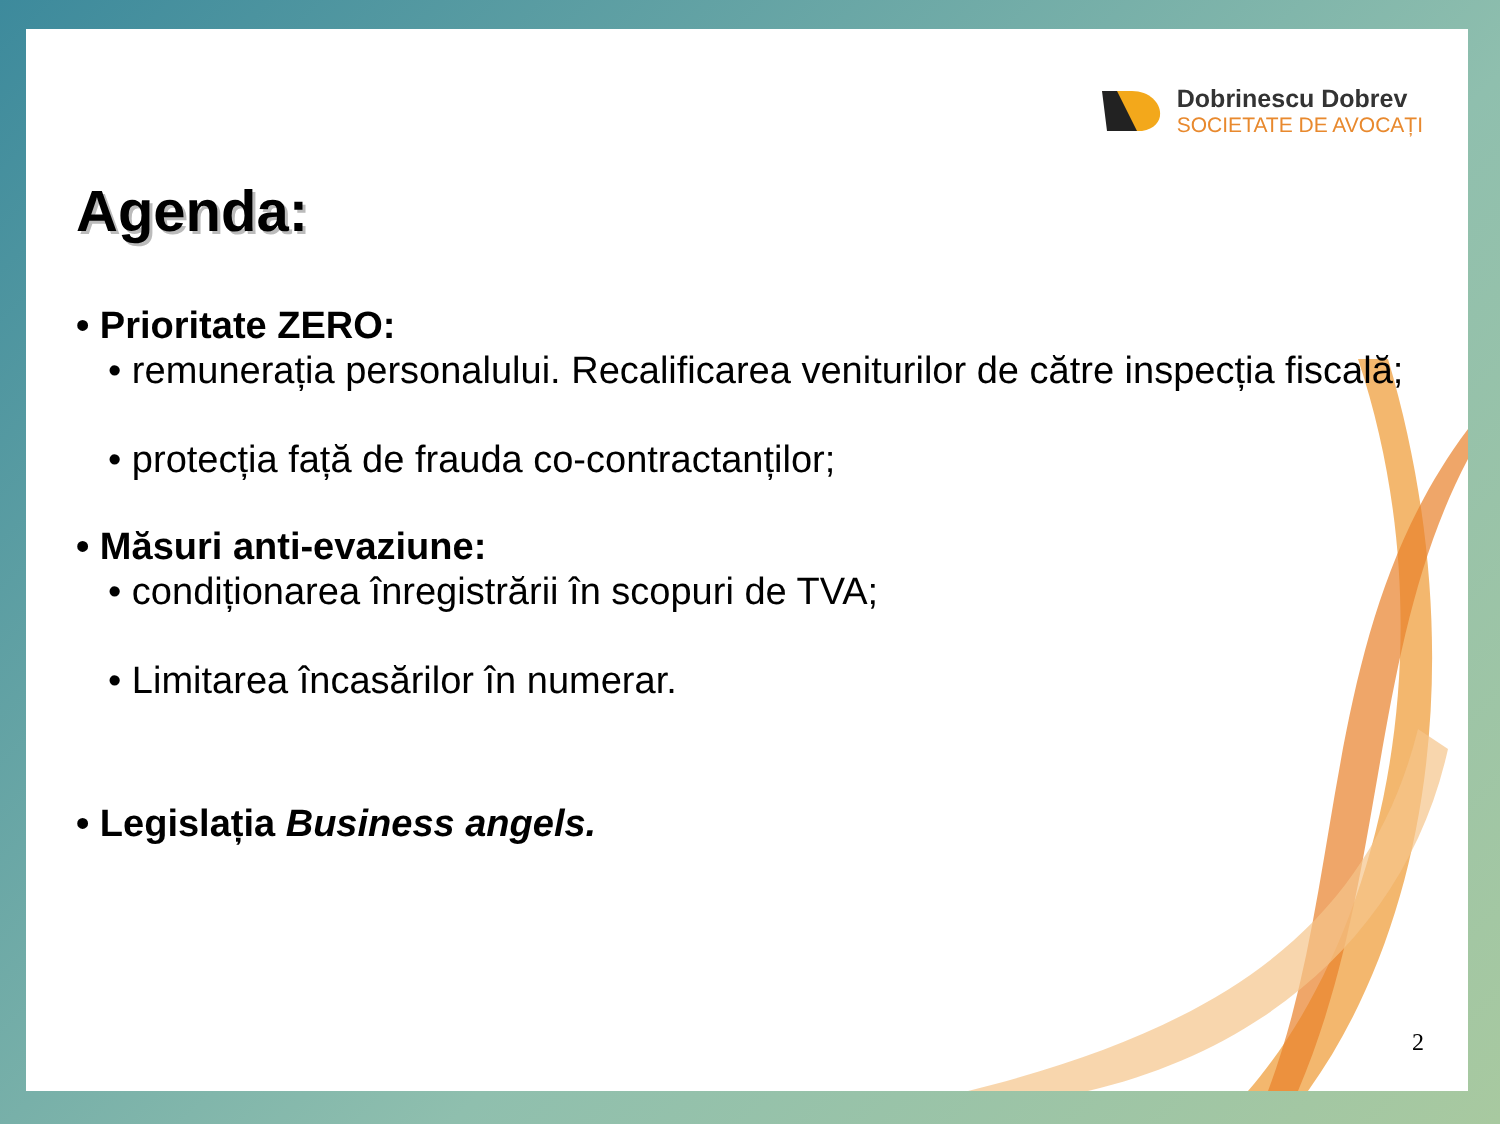Dobrinescu Dobrev
SOCIETATE DE AVOCAȚI
Agenda:
• Prioritate ZERO:
• remunerația personalului. Recalificarea veniturilor de către inspecția fiscală;
• protecția față de frauda co-contractanților;
• Măsuri anti-evaziune:
• condiționarea înregistrării în scopuri de TVA;
• Limitarea încasărilor în numerar.
• Legislația Business angels.
2